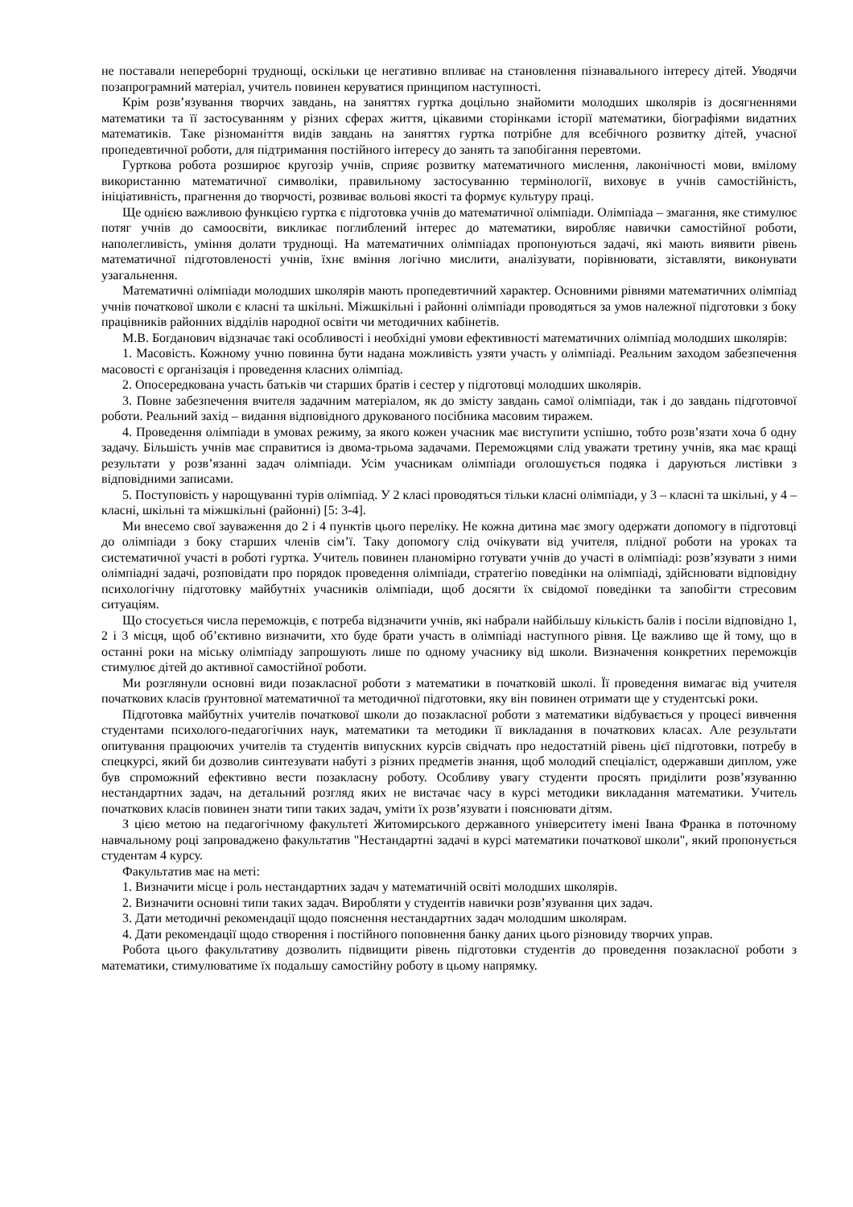не поставали непереборні труднощі, оскільки це негативно впливає на становлення пізнавального інтересу дітей. Уводячи позапрограмний матеріал, учитель повинен керуватися принципом наступності.
Крім розв’язування творчих завдань, на заняттях гуртка доцільно знайомити молодших школярів із досягненнями математики та її застосуванням у різних сферах життя, цікавими сторінками історії математики, біографіями видатних математиків. Таке різноманіття видів завдань на заняттях гуртка потрібне для всебічного розвитку дітей, учасної пропедевтичної роботи, для підтримання постійного інтересу до занять та запобігання перевтоми.
Гурткова робота розширює кругозір учнів, сприяє розвитку математичного мислення, лаконічності мови, вмілому використанню математичної символіки, правильному застосуванню термінології, виховує в учнів самостійність, ініціативність, прагнення до творчості, розвиває вольові якості та формує культуру праці.
Ще однією важливою функцією гуртка є підготовка учнів до математичної олімпіади. Олімпіада – змагання, яке стимулює потяг учнів до самоосвіти, викликає поглиблений інтерес до математики, виробляє навички самостійної роботи, наполегливість, уміння долати труднощі. На математичних олімпіадах пропонуються задачі, які мають виявити рівень математичної підготовленості учнів, їхнє вміння логічно мислити, аналізувати, порівнювати, зіставляти, виконувати узагальнення.
Математичні олімпіади молодших школярів мають пропедевтичний характер. Основними рівнями математичних олімпіад учнів початкової школи є класні та шкільні. Міжшкільні і районні олімпіади проводяться за умов належної підготовки з боку працівників районних відділів народної освіти чи методичних кабінетів.
М.В. Богданович відзначає такі особливості і необхідні умови ефективності математичних олімпіад молодших школярів:
1. Масовість. Кожному учню повинна бути надана можливість узяти участь у олімпіаді. Реальним заходом забезпечення масовості є організація і проведення класних олімпіад.
2. Опосередкована участь батьків чи старших братів і сестер у підготовці молодших школярів.
3. Повне забезпечення вчителя задачним матеріалом, як до змісту завдань самої олімпіади, так і до завдань підготовчої роботи. Реальний захід – видання відповідного друкованого посібника масовим тиражем.
4. Проведення олімпіади в умовах режиму, за якого кожен учасник має виступити успішно, тобто розв’язати хоча б одну задачу. Більшість учнів має справитися із двома-трьома задачами. Переможцями слід уважати третину учнів, яка має кращі результати у розв’язанні задач олімпіади. Усім учасникам олімпіади оголошується подяка і даруються листівки з відповідними записами.
5. Поступовість у нарощуванні турів олімпіад. У 2 класі проводяться тільки класні олімпіади, у 3 – класні та шкільні, у 4 – класні, шкільні та міжшкільні (районні) [5: 3-4].
Ми внесемо свої зауваження до 2 і 4 пунктів цього переліку. Не кожна дитина має змогу одержати допомогу в підготовці до олімпіади з боку старших членів сім’ї. Таку допомогу слід очікувати від учителя, плідної роботи на уроках та систематичної участі в роботі гуртка. Учитель повинен планомірно готувати учнів до участі в олімпіаді: розв’язувати з ними олімпіадні задачі, розповідати про порядок проведення олімпіади, стратегію поведінки на олімпіаді, здійснювати відповідну психологічну підготовку майбутніх учасників олімпіади, щоб досягти їх свідомої поведінки та запобігти стресовим ситуаціям.
Що стосується числа переможців, є потреба відзначити учнів, які набрали найбільшу кількість балів і посіли відповідно 1, 2 і 3 місця, щоб об’єктивно визначити, хто буде брати участь в олімпіаді наступного рівня. Це важливо ще й тому, що в останні роки на міську олімпіаду запрошують лише по одному учаснику від школи. Визначення конкретних переможців стимулює дітей до активної самостійної роботи.
Ми розглянули основні види позакласної роботи з математики в початковій школі. Її проведення вимагає від учителя початкових класів ґрунтовної математичної та методичної підготовки, яку він повинен отримати ще у студентські роки.
Підготовка майбутніх учителів початкової школи до позакласної роботи з математики відбувається у процесі вивчення студентами психолого-педагогічних наук, математики та методики її викладання в початкових класах. Але результати опитування працюючих учителів та студентів випускних курсів свідчать про недостатній рівень цієї підготовки, потребу в спецкурсі, який би дозволив синтезувати набуті з різних предметів знання, щоб молодий спеціаліст, одержавши диплом, уже був спроможний ефективно вести позакласну роботу. Особливу увагу студенти просять приділити розв’язуванню нестандартних задач, на детальний розгляд яких не вистачає часу в курсі методики викладання математики. Учитель початкових класів повинен знати типи таких задач, уміти їх розв’язувати і пояснювати дітям.
З цією метою на педагогічному факультеті Житомирського державного університету імені Івана Франка в поточному навчальному році запроваджено факультатив "Нестандартні задачі в курсі математики початкової школи", який пропонується студентам 4 курсу.
Факультатив має на меті:
1. Визначити місце і роль нестандартних задач у математичній освіті молодших школярів.
2. Визначити основні типи таких задач. Виробляти у студентів навички розв’язування цих задач.
3. Дати методичні рекомендації щодо пояснення нестандартних задач молодшим школярам.
4. Дати рекомендації щодо створення і постійного поповнення банку даних цього різновиду творчих управ.
Робота цього факультативу дозволить підвищити рівень підготовки студентів до проведення позакласної роботи з математики, стимулюватиме їх подальшу самостійну роботу в цьому напрямку.